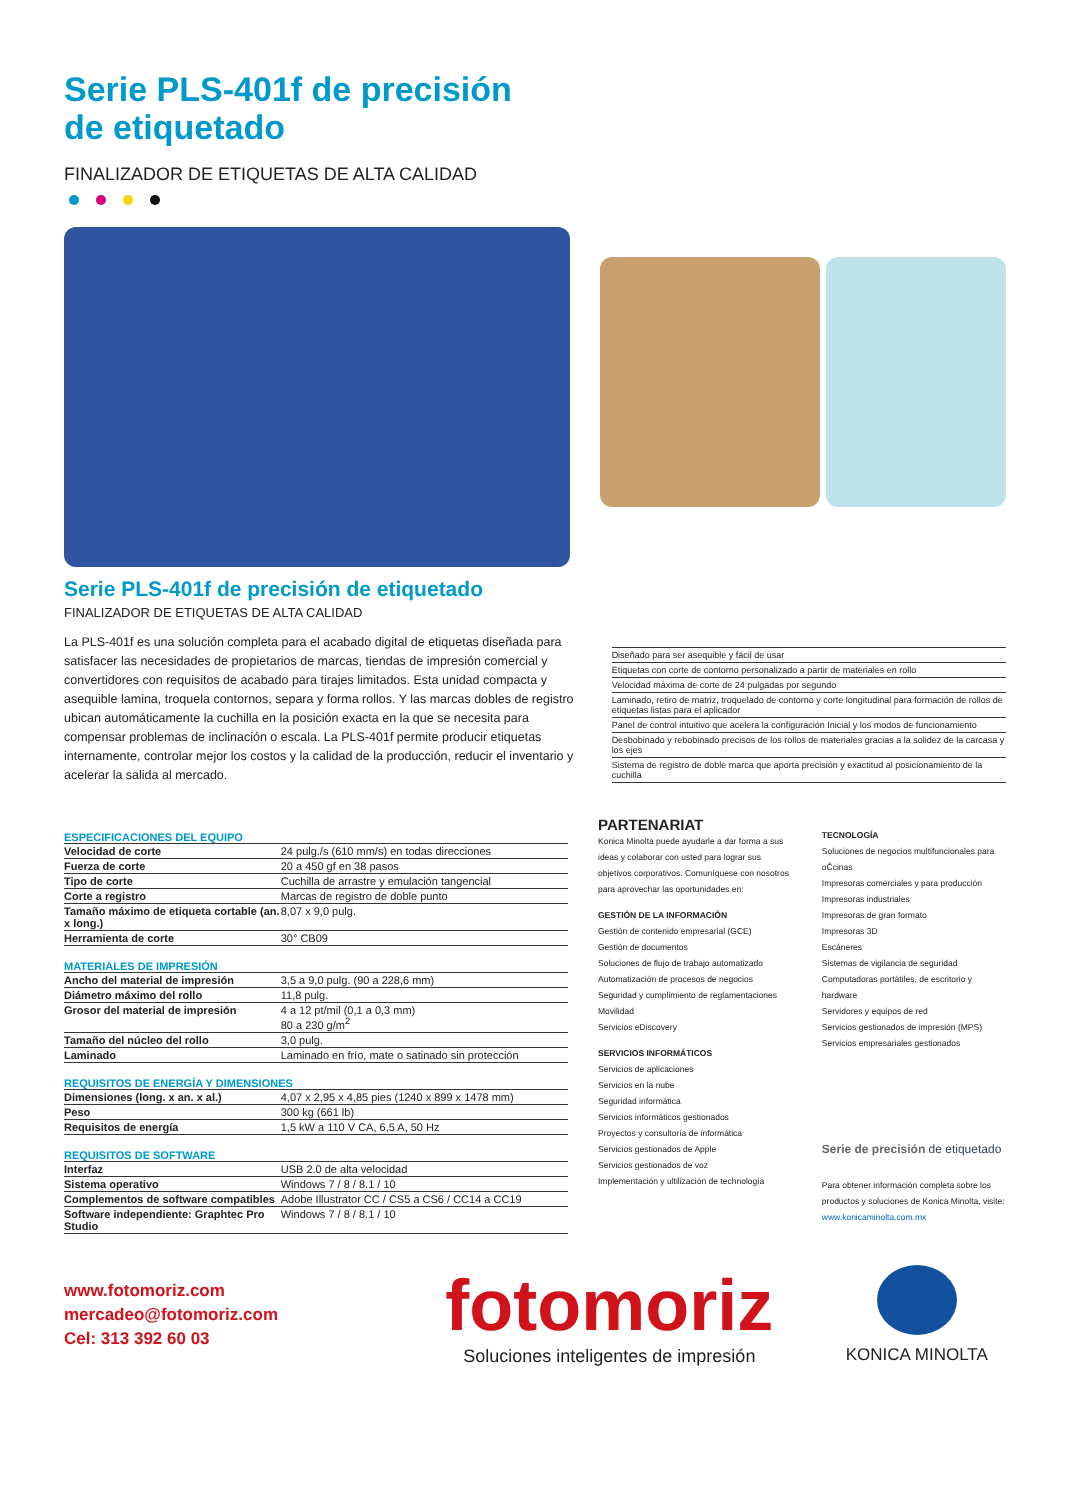Serie PLS-401f de precisión
de etiquetado
FINALIZADOR DE ETIQUETAS DE ALTA CALIDAD
Serie PLS-401f de precisión de etiquetado
FINALIZADOR DE ETIQUETAS DE ALTA CALIDAD
La PLS-401f es una solución completa para el acabado digital de etiquetas diseñada para satisfacer las necesidades de propietarios de marcas, tiendas de impresión comercial y convertidores con requisitos de acabado para tirajes limitados. Esta unidad compacta y asequible lamina, troquela contornos, separa y forma rollos. Y las marcas dobles de registro ubican automáticamente la cuchilla en la posición exacta en la que se necesita para compensar problemas de inclinación o escala. La PLS-401f permite producir etiquetas internamente, controlar mejor los costos y la calidad de la producción, reducir el inventario y acelerar la salida al mercado.
Diseñado para ser asequible y fácil de usar
Etiquetas con corte de contorno personalizado a partir de materiales en rollo
Velocidad máxima de corte de 24 pulgadas por segundo
Laminado, retiro de matriz, troquelado de contorno y corte longitudinal para formación de rollos de etiquetas listas para el aplicador
Panel de control intuitivo que acelera la configuración Inicial y los modos de funcionamiento
Desbobinado y rebobinado precisos de los rollos de materiales gracias a la solidez de la carcasa y los ejes
Sistema de registro de doble marca que aporta precisión y exactitud al posicionamiento de la cuchilla
ESPECIFICACIONES DEL EQUIPO
| Velocidad de corte | 24 pulg./s (610 mm/s) en todas direcciones |
| Fuerza de corte | 20 a 450 gf en 38 pasos |
| Tipo de corte | Cuchilla de arrastre y emulación tangencial |
| Corte a registro | Marcas de registro de doble punto |
| Tamaño máximo de etiqueta cortable (an. x long.) | 8,07 x 9,0 pulg. |
| Herramienta de corte | 30° CB09 |
MATERIALES DE IMPRESIÓN
| Ancho del material de impresión | 3,5 a 9,0 pulg. (90 a 228,6 mm) |
| Diámetro máximo del rollo | 11,8 pulg. |
| Grosor del material de impresión | 4 a 12 pt/mil (0,1 a 0,3 mm) 80 a 230 g/m<sup>2</sup> |
| Tamaño del núcleo del rollo | 3,0 pulg. |
| Laminado | Laminado en frío, mate o satinado sin protección |
REQUISITOS DE ENERGÍA Y DIMENSIONES
| Dimensiones (long. x an. x al.) | 4,07 x 2,95 x 4,85 pies (1240 x 899 x 1478 mm) |
| Peso | 300 kg (661 lb) |
| Requisitos de energía | 1,5 kW a 110 V CA, 6,5 A, 50 Hz |
REQUISITOS DE SOFTWARE
| Interfaz | USB 2.0 de alta velocidad |
| Sistema operativo | Windows 7 / 8 / 8.1 / 10 |
| Complementos de software compatibles | Adobe Illustrator CC / CS5 a CS6 / CC14 a CC19 |
| Software independiente: Graphtec Pro Studio | Windows 7 / 8 / 8.1 / 10 |
PARTENARIAT
Konica Minolta puede ayudarle a dar forma a sus ideas y colaborar con usted para lograr sus objetivos corporativos. Comuníquese con nosotros para aprovechar las oportunidades en:
GESTIÓN DE LA INFORMACIÓN
Gestión de contenido empresarial (GCE)
Gestión de documentos
Soluciones de flujo de trabajo automatizado
Automatización de procesos de negocios
Seguridad y cumplimiento de reglamentaciones
Movilidad
Servicios eDiscovery
SERVICIOS INFORMÁTICOS
Servicios de aplicaciones
Servicios en la nube
Seguridad informática
Servicios informáticos gestionados
Proyectos y consultoría de informática
Servicios gestionados de Apple
Servicios gestionados de voz
Implementación y ultilización de technología
TECNOLOGÍA
Soluciones de negocios multifuncionales para oĈcinas
Impresoras comerciales y para producción
Impresoras industriales
Impresoras de gran formato
Impresoras 3D
Escáneres
Sistemas de vigilancia de seguridad
Computadoras portátiles, de escritorio y hardware
Servidores y equipos de red
Servicios gestionados de impresión (MPS)
Servicios empresariales gestionados
Serie de precisión de etiquetado
Para obtener información completa sobre los productos y soluciones de Konica Minolta, visite: www.konicaminolta.com.mx
www.fotomoriz.com
mercadeo@fotomoriz.com
Cel: 313 392 60 03
fotomoriz
Soluciones inteligentes de impresión
KONICA MINOLTA